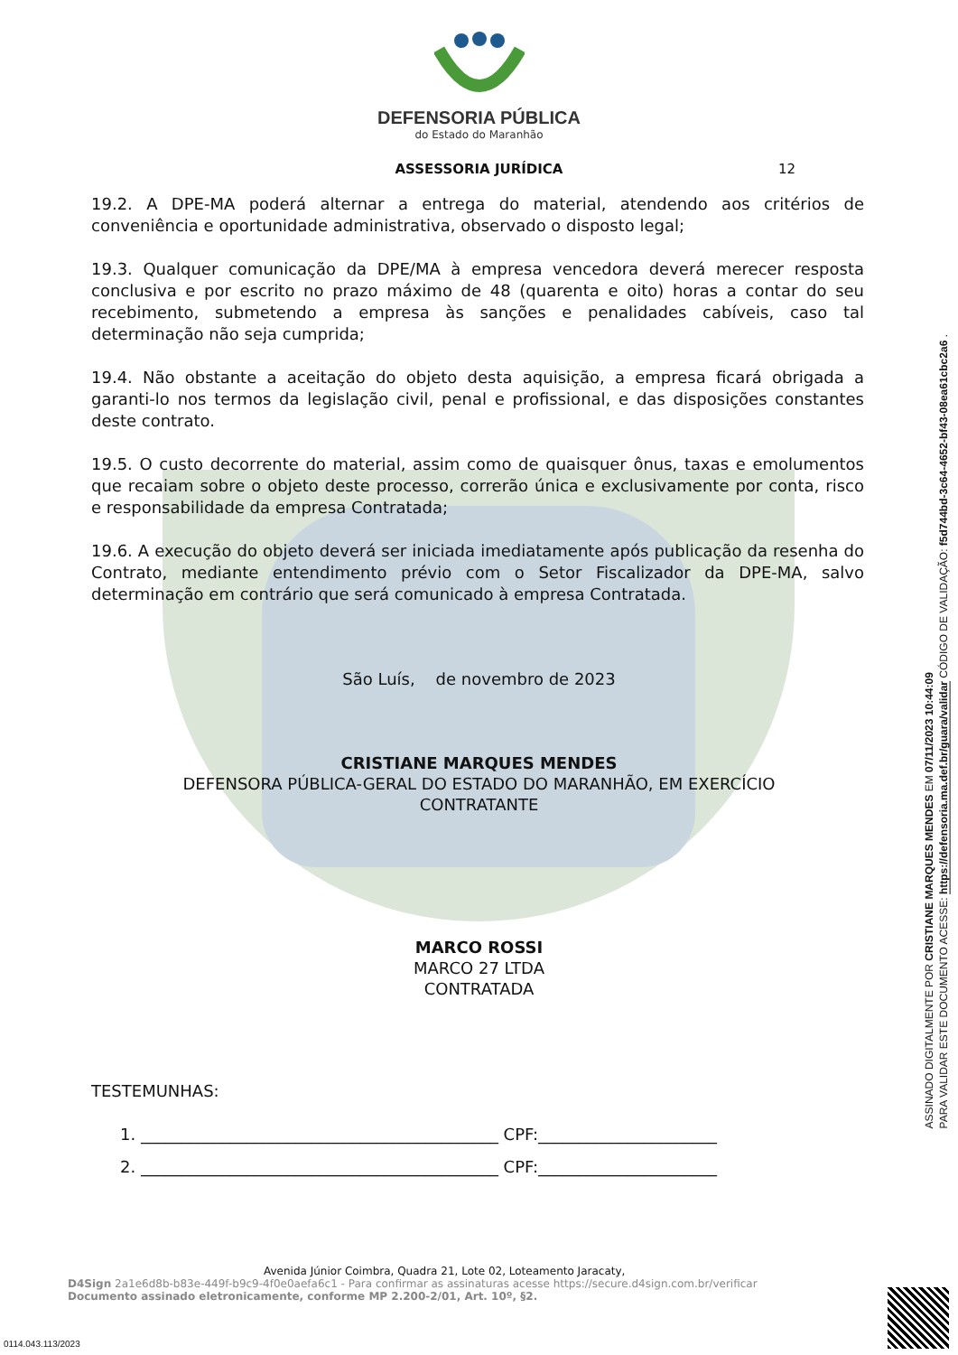DEFENSORIA PÚBLICA
do Estado do Maranhão
ASSESSORIA JURÍDICA 12
19.2. A DPE-MA poderá alternar a entrega do material, atendendo aos critérios de conveniência e oportunidade administrativa, observado o disposto legal;
19.3. Qualquer comunicação da DPE/MA à empresa vencedora deverá merecer resposta conclusiva e por escrito no prazo máximo de 48 (quarenta e oito) horas a contar do seu recebimento, submetendo a empresa às sanções e penalidades cabíveis, caso tal determinação não seja cumprida;
19.4. Não obstante a aceitação do objeto desta aquisição, a empresa ficará obrigada a garanti-lo nos termos da legislação civil, penal e profissional, e das disposições constantes deste contrato.
19.5. O custo decorrente do material, assim como de quaisquer ônus, taxas e emolumentos que recaiam sobre o objeto deste processo, correrão única e exclusivamente por conta, risco e responsabilidade da empresa Contratada;
19.6. A execução do objeto deverá ser iniciada imediatamente após publicação da resenha do Contrato, mediante entendimento prévio com o Setor Fiscalizador da DPE-MA, salvo determinação em contrário que será comunicado à empresa Contratada.
São Luís, de novembro de 2023
CRISTIANE MARQUES MENDES
DEFENSORA PÚBLICA-GERAL DO ESTADO DO MARANHÃO, EM EXERCÍCIO
CONTRATANTE
MARCO ROSSI
MARCO 27 LTDA
CONTRATADA
TESTEMUNHAS:
1. ____________________________________________ CPF:______________________
2. ____________________________________________ CPF:______________________
ASSINADO DIGITALMENTE POR CRISTIANE MARQUES MENDES EM 07/11/2023 10:44:09
PARA VALIDAR ESTE DOCUMENTO ACESSE: https://defensoria.ma.def.br/guara/validar CÓDIGO DE VALIDAÇÃO: f5d744bd-3c64-4652-bf43-08ea61cbc2a6 .
Avenida Júnior Coimbra, Quadra 21, Lote 02, Loteamento Jaracaty,
D4Sign 2a1e6d8b-b83e-449f-b9c9-4f0e0aefa6c1 - Para confirmar as assinaturas acesse https://secure.d4sign.com.br/verificar
Documento assinado eletronicamente, conforme MP 2.200-2/01, Art. 10º, §2.
0114.043.113/2023